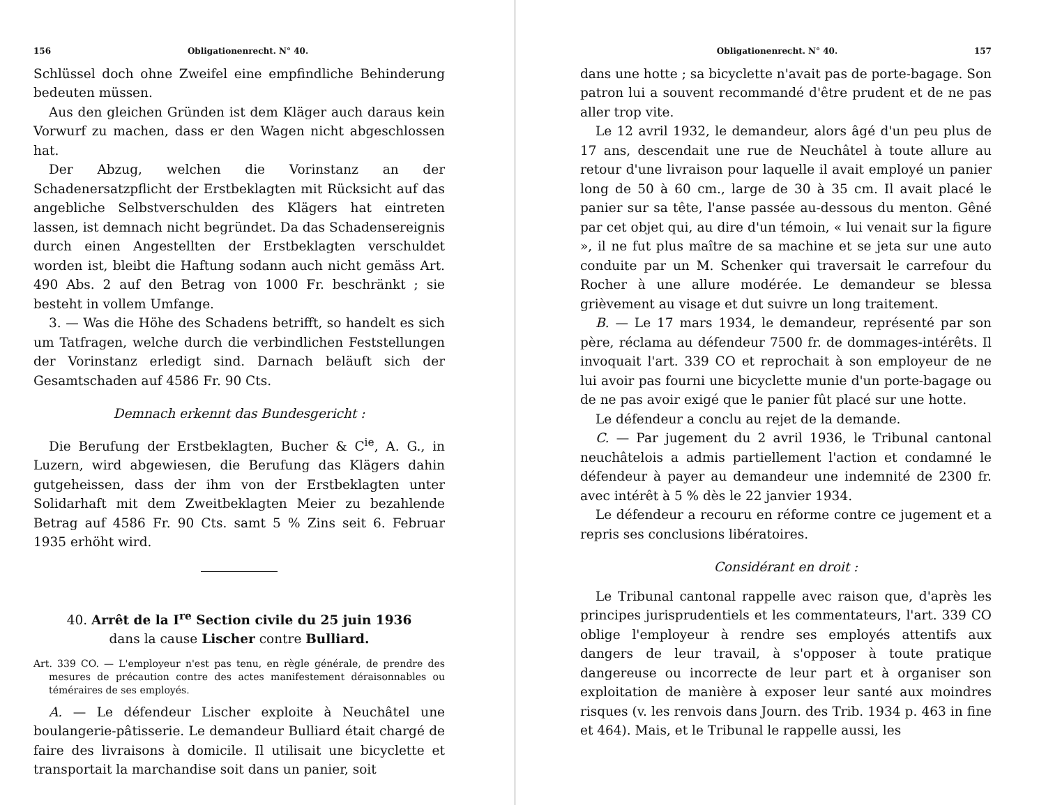156 Obligationenrecht. N° 40.
Schlüssel doch ohne Zweifel eine empfindliche Behinderung bedeuten müssen.
Aus den gleichen Gründen ist dem Kläger auch daraus kein Vorwurf zu machen, dass er den Wagen nicht abgeschlossen hat.
Der Abzug, welchen die Vorinstanz an der Schadenersatzpflicht der Erstbeklagten mit Rücksicht auf das angebliche Selbstverschulden des Klägers hat eintreten lassen, ist demnach nicht begründet. Da das Schadensereignis durch einen Angestellten der Erstbeklagten verschuldet worden ist, bleibt die Haftung sodann auch nicht gemäss Art. 490 Abs. 2 auf den Betrag von 1000 Fr. beschränkt ; sie besteht in vollem Umfange.
3. — Was die Höhe des Schadens betrifft, so handelt es sich um Tatfragen, welche durch die verbindlichen Feststellungen der Vorinstanz erledigt sind. Darnach beläuft sich der Gesamtschaden auf 4586 Fr. 90 Cts.
Demnach erkennt das Bundesgericht :
Die Berufung der Erstbeklagten, Bucher & C<sup>ie</sup>, A. G., in Luzern, wird abgewiesen, die Berufung das Klägers dahin gutgeheissen, dass der ihm von der Erstbeklagten unter Solidarhaft mit dem Zweitbeklagten Meier zu bezahlende Betrag auf 4586 Fr. 90 Cts. samt 5 % Zins seit 6. Februar 1935 erhöht wird.
40. Arrêt de la I<sup>re</sup> Section civile du 25 juin 1936
dans la cause Lischer contre Bulliard.
Art. 339 CO. — L'employeur n'est pas tenu, en règle générale, de prendre des mesures de précaution contre des actes manifestement déraisonnables ou téméraires de ses employés.
A. — Le défendeur Lischer exploite à Neuchâtel une boulangerie-pâtisserie. Le demandeur Bulliard était chargé de faire des livraisons à domicile. Il utilisait une bicyclette et transportait la marchandise soit dans un panier, soit
Obligationenrecht. N° 40. 157
dans une hotte ; sa bicyclette n'avait pas de porte-bagage. Son patron lui a souvent recommandé d'être prudent et de ne pas aller trop vite.
Le 12 avril 1932, le demandeur, alors âgé d'un peu plus de 17 ans, descendait une rue de Neuchâtel à toute allure au retour d'une livraison pour laquelle il avait employé un panier long de 50 à 60 cm., large de 30 à 35 cm. Il avait placé le panier sur sa tête, l'anse passée au-dessous du menton. Gêné par cet objet qui, au dire d'un témoin, « lui venait sur la figure », il ne fut plus maître de sa machine et se jeta sur une auto conduite par un M. Schenker qui traversait le carrefour du Rocher à une allure modérée. Le demandeur se blessa grièvement au visage et dut suivre un long traitement.
B. — Le 17 mars 1934, le demandeur, représenté par son père, réclama au défendeur 7500 fr. de dommages-intérêts. Il invoquait l'art. 339 CO et reprochait à son employeur de ne lui avoir pas fourni une bicyclette munie d'un porte-bagage ou de ne pas avoir exigé que le panier fût placé sur une hotte.
Le défendeur a conclu au rejet de la demande.
C. — Par jugement du 2 avril 1936, le Tribunal cantonal neuchâtelois a admis partiellement l'action et condamné le défendeur à payer au demandeur une indemnité de 2300 fr. avec intérêt à 5 % dès le 22 janvier 1934.
Le défendeur a recouru en réforme contre ce jugement et a repris ses conclusions libératoires.
Considérant en droit :
Le Tribunal cantonal rappelle avec raison que, d'après les principes jurisprudentiels et les commentateurs, l'art. 339 CO oblige l'employeur à rendre ses employés attentifs aux dangers de leur travail, à s'opposer à toute pratique dangereuse ou incorrecte de leur part et à organiser son exploitation de manière à exposer leur santé aux moindres risques (v. les renvois dans Journ. des Trib. 1934 p. 463 in fine et 464). Mais, et le Tribunal le rappelle aussi, les